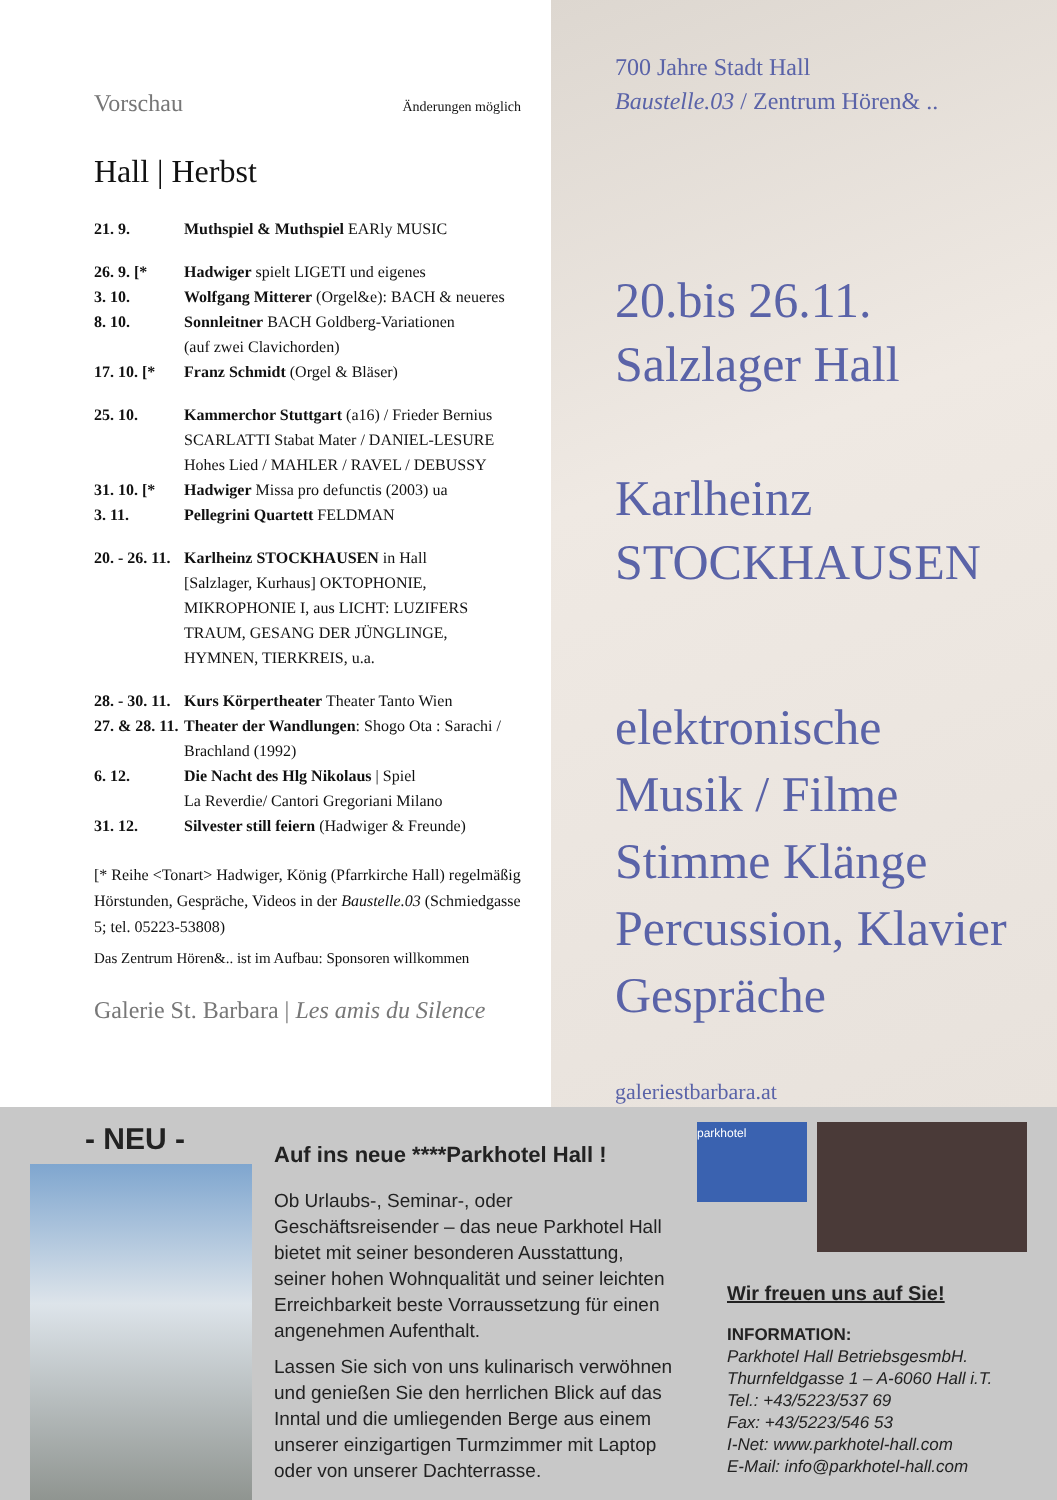Vorschau Änderungen möglich
Hall | Herbst
21. 9. Muthspiel & Muthspiel EARly MUSIC
26. 9. [* Hadwiger spielt LIGETI und eigenes
3. 10. Wolfgang Mitterer (Orgel&e): BACH & neueres
8. 10. Sonnleitner BACH Goldberg-Variationen
(auf zwei Clavichorden)
17. 10. [* Franz Schmidt (Orgel & Bläser)
25. 10. Kammerchor Stuttgart (a16) / Frieder Bernius
SCARLATTI Stabat Mater / DANIEL-LESURE
Hohes Lied / MAHLER / RAVEL / DEBUSSY
31. 10. [* Hadwiger Missa pro defunctis (2003) ua
3. 11. Pellegrini Quartett FELDMAN
20. - 26. 11. Karlheinz STOCKHAUSEN in Hall
[Salzlager, Kurhaus] OKTOPHONIE, MIKROPHONIE I, aus LICHT: LUZIFERS TRAUM, GESANG DER JÜNGLINGE, HYMNEN, TIERKREIS, u.a.
28. - 30. 11. Kurs Körpertheater Theater Tanto Wien
27. & 28. 11. Theater der Wandlungen: Shogo Ota : Sarachi / Brachland (1992)
6. 12. Die Nacht des Hlg Nikolaus | Spiel
La Reverdie/ Cantori Gregoriani Milano
31. 12. Silvester still feiern (Hadwiger & Freunde)
[* Reihe <Tonart> Hadwiger, König (Pfarrkirche Hall) regelmäßig Hörstunden, Gespräche, Videos in der Baustelle.03 (Schmiedgasse 5; tel. 05223-53808)
Das Zentrum Hören&.. ist im Aufbau: Sponsoren willkommen
Galerie St. Barbara | Les amis du Silence
700 Jahre Stadt Hall
Baustelle.03 / Zentrum Hören& ..
20.bis 26.11.
Salzlager Hall
Karlheinz
STOCKHAUSEN
elektronische
Musik / Filme
Stimme Klänge
Percussion, Klavier
Gespräche
galeriestbarbara.at
- NEU -
Auf ins neue ****Parkhotel Hall !
Ob Urlaubs-, Seminar-, oder Geschäftsreisender – das neue Parkhotel Hall bietet mit seiner besonderen Ausstattung, seiner hohen Wohnqualität und seiner leichten Erreichbarkeit beste Vorraussetzung für einen angenehmen Aufenthalt.
Lassen Sie sich von uns kulinarisch verwöhnen und genießen Sie den herrlichen Blick auf das Inntal und die umliegenden Berge aus einem unserer einzigartigen Turmzimmer mit Laptop oder von unserer Dachterrasse.
parkhotel
Wir freuen uns auf Sie!
INFORMATION:
Parkhotel Hall BetriebsgesmbH.
Thurnfeldgasse 1 – A-6060 Hall i.T.
Tel.: +43/5223/537 69
Fax: +43/5223/546 53
I-Net: www.parkhotel-hall.com
E-Mail: info@parkhotel-hall.com